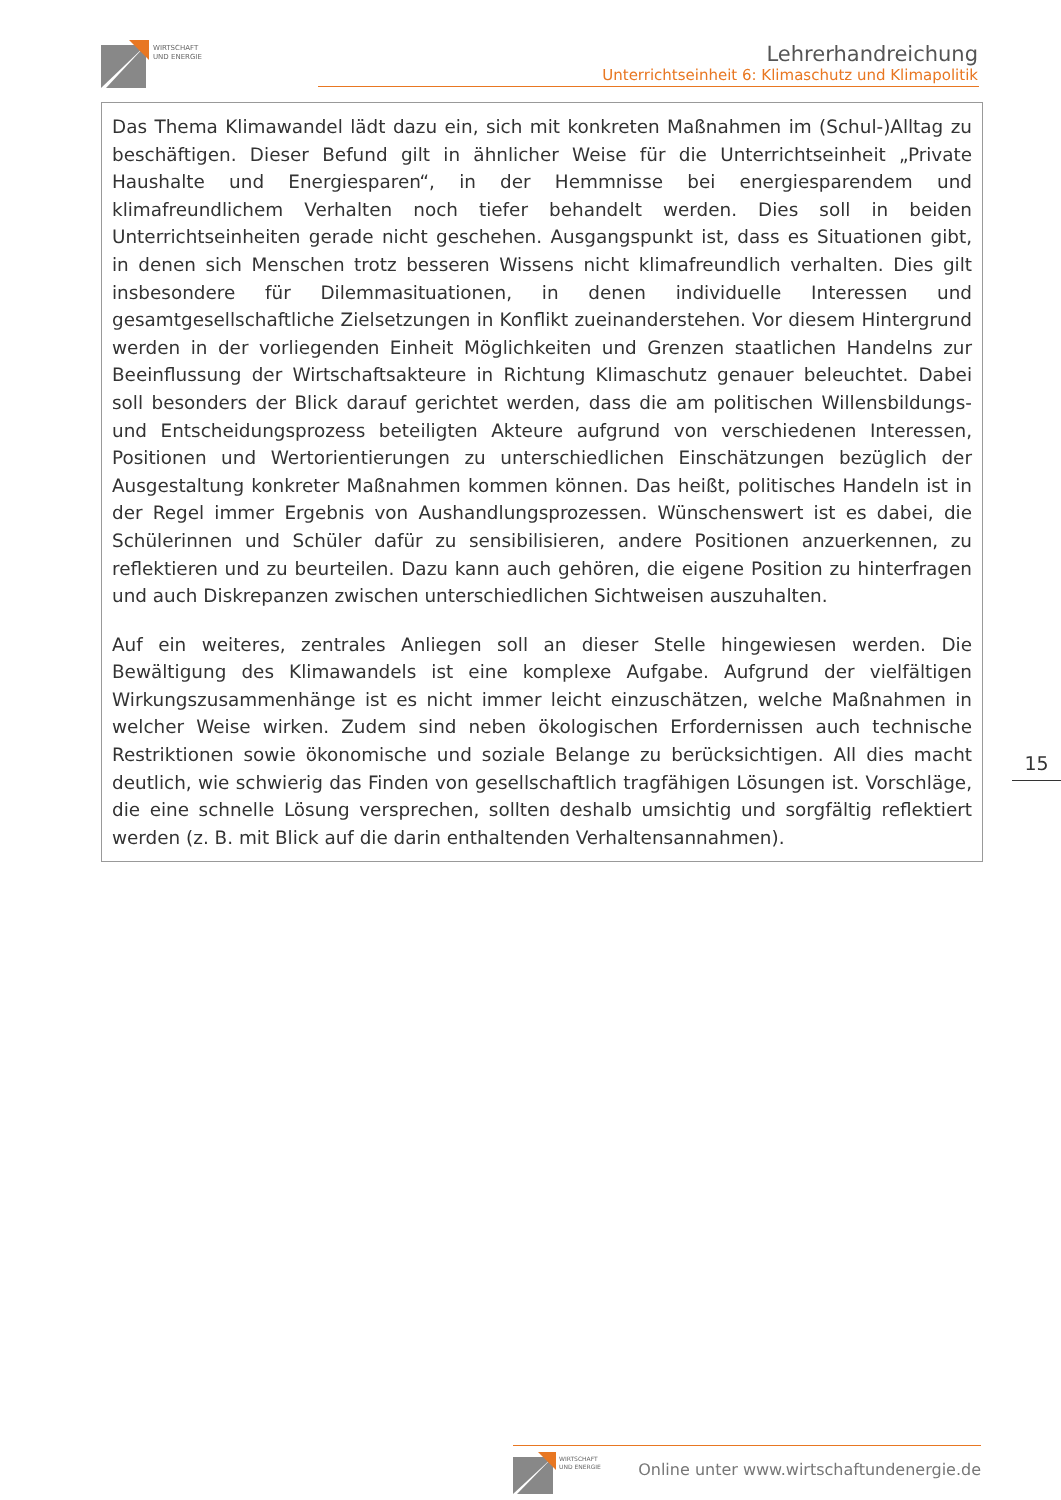WIRTSCHAFT
UND ENERGIE
Lehrerhandreichung
Unterrichtseinheit 6: Klimaschutz und Klimapolitik
Das Thema Klimawandel lädt dazu ein, sich mit konkreten Maßnahmen im (Schul-)Alltag zu beschäftigen. Dieser Befund gilt in ähnlicher Weise für die Unterrichtseinheit „Private Haushalte und Energiesparen“, in der Hemmnisse bei energiesparendem und klimafreundlichem Verhalten noch tiefer behandelt werden. Dies soll in beiden Unterrichtseinheiten gerade nicht geschehen. Ausgangspunkt ist, dass es Situationen gibt, in denen sich Menschen trotz besseren Wissens nicht klimafreundlich verhalten. Dies gilt insbesondere für Dilemmasituationen, in denen individuelle Interessen und gesamtgesellschaftliche Zielsetzungen in Konflikt zueinanderstehen. Vor diesem Hintergrund werden in der vorliegenden Einheit Möglichkeiten und Grenzen staatlichen Handelns zur Beeinflussung der Wirtschaftsakteure in Richtung Klimaschutz genauer beleuchtet. Dabei soll besonders der Blick darauf gerichtet werden, dass die am politischen Willensbildungs- und Entscheidungsprozess beteiligten Akteure aufgrund von verschiedenen Interessen, Positionen und Wertorientierungen zu unterschiedlichen Einschätzungen bezüglich der Ausgestaltung konkreter Maßnahmen kommen können. Das heißt, politisches Handeln ist in der Regel immer Ergebnis von Aushandlungsprozessen. Wünschenswert ist es dabei, die Schülerinnen und Schüler dafür zu sensibilisieren, andere Positionen anzuerkennen, zu reflektieren und zu beurteilen. Dazu kann auch gehören, die eigene Position zu hinterfragen und auch Diskrepanzen zwischen unterschiedlichen Sichtweisen auszuhalten.
Auf ein weiteres, zentrales Anliegen soll an dieser Stelle hingewiesen werden. Die Bewältigung des Klimawandels ist eine komplexe Aufgabe. Aufgrund der vielfältigen Wirkungszusammenhänge ist es nicht immer leicht einzuschätzen, welche Maßnahmen in welcher Weise wirken. Zudem sind neben ökologischen Erfordernissen auch technische Restriktionen sowie ökonomische und soziale Belange zu berücksichtigen. All dies macht deutlich, wie schwierig das Finden von gesellschaftlich tragfähigen Lösungen ist. Vorschläge, die eine schnelle Lösung versprechen, sollten deshalb umsichtig und sorgfältig reflektiert werden (z. B. mit Blick auf die darin enthaltenden Verhaltensannahmen).
15
WIRTSCHAFT
UND ENERGIE
Online unter www.wirtschaftundenergie.de